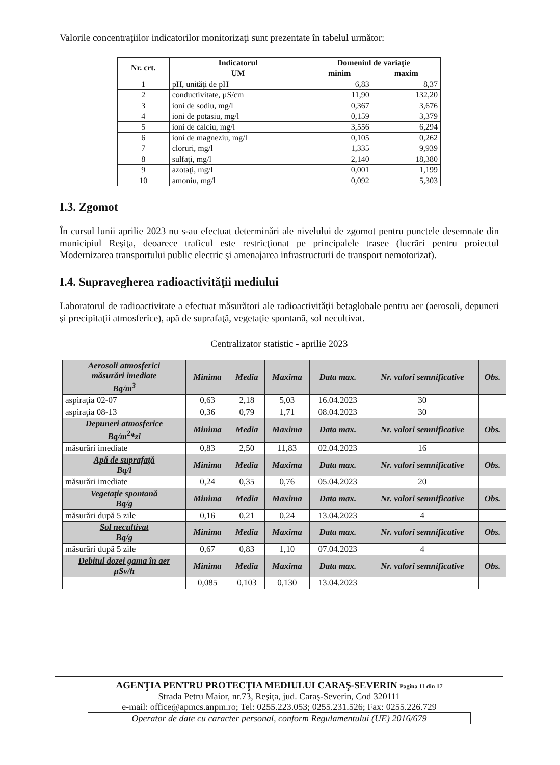Valorile concentraţiilor indicatorilor monitorizaţi sunt prezentate în tabelul următor:
| Nr. crt. | Indicatorul | Domeniul de variaţie | |
| --- | --- | --- | --- |
| | UM | minim | maxim |
| 1 | pH, unităţi de pH | 6,83 | 8,37 |
| 2 | conductivitate, µS/cm | 11,90 | 132,20 |
| 3 | ioni de sodiu, mg/l | 0,367 | 3,676 |
| 4 | ioni de potasiu, mg/l | 0,159 | 3,379 |
| 5 | ioni de calciu, mg/l | 3,556 | 6,294 |
| 6 | ioni de magneziu, mg/l | 0,105 | 0,262 |
| 7 | cloruri, mg/l | 1,335 | 9,939 |
| 8 | sulfaţi, mg/l | 2,140 | 18,380 |
| 9 | azotaţi, mg/l | 0,001 | 1,199 |
| 10 | amoniu, mg/l | 0,092 | 5,303 |
I.3. Zgomot
În cursul lunii aprilie 2023 nu s-au efectuat determinări ale nivelului de zgomot pentru punctele desemnate din municipiul Reşiţa, deoarece traficul este restricţionat pe principalele trasee (lucrări pentru proiectul Modernizarea transportului public electric şi amenajarea infrastructurii de transport nemotorizat).
I.4. Supravegherea radioactivităţii mediului
Laboratorul de radioactivitate a efectuat măsurători ale radioactivităţii betaglobale pentru aer (aerosoli, depuneri şi precipitaţii atmosferice), apă de suprafaţă, vegetaţie spontană, sol necultivat.
Centralizator statistic - aprilie 2023
| Aerosoli atmosferici măsurări imediate Bq/m<sup>3</sup> | Minima | Media | Maxima | Data max. | Nr. valori semnificative | Obs. |
| --- | --- | --- | --- | --- | --- | --- |
| aspiraţia 02-07 | 0,63 | 2,18 | 5,03 | 16.04.2023 | 30 | |
| aspiraţia 08-13 | 0,36 | 0,79 | 1,71 | 08.04.2023 | 30 | |
| Depuneri atmosferice Bq/m<sup>2</sup>*zi | Minima | Media | Maxima | Data max. | Nr. valori semnificative | Obs. |
| măsurări imediate | 0,83 | 2,50 | 11,83 | 02.04.2023 | 16 | |
| Apă de suprafaţă Bq/l | Minima | Media | Maxima | Data max. | Nr. valori semnificative | Obs. |
| măsurări imediate | 0,24 | 0,35 | 0,76 | 05.04.2023 | 20 | |
| Vegetaţie spontană Bq/g | Minima | Media | Maxima | Data max. | Nr. valori semnificative | Obs. |
| măsurări după 5 zile | 0,16 | 0,21 | 0,24 | 13.04.2023 | 4 | |
| Sol necultivat Bq/g | Minima | Media | Maxima | Data max. | Nr. valori semnificative | Obs. |
| măsurări după 5 zile | 0,67 | 0,83 | 1,10 | 07.04.2023 | 4 | |
| Debitul dozei gama în aer µSv/h | Minima | Media | Maxima | Data max. | Nr. valori semnificative | Obs. |
| | 0,085 | 0,103 | 0,130 | 13.04.2023 | | |
AGENŢIA PENTRU PROTECŢIA MEDIULUI CARAŞ-SEVERIN Pagina 11 din 17
Strada Petru Maior, nr.73, Reşiţa, jud. Caraş-Severin, Cod 320111
e-mail: office@apmcs.anpm.ro; Tel: 0255.223.053; 0255.231.526; Fax: 0255.226.729
Operator de date cu caracter personal, conform Regulamentului (UE) 2016/679